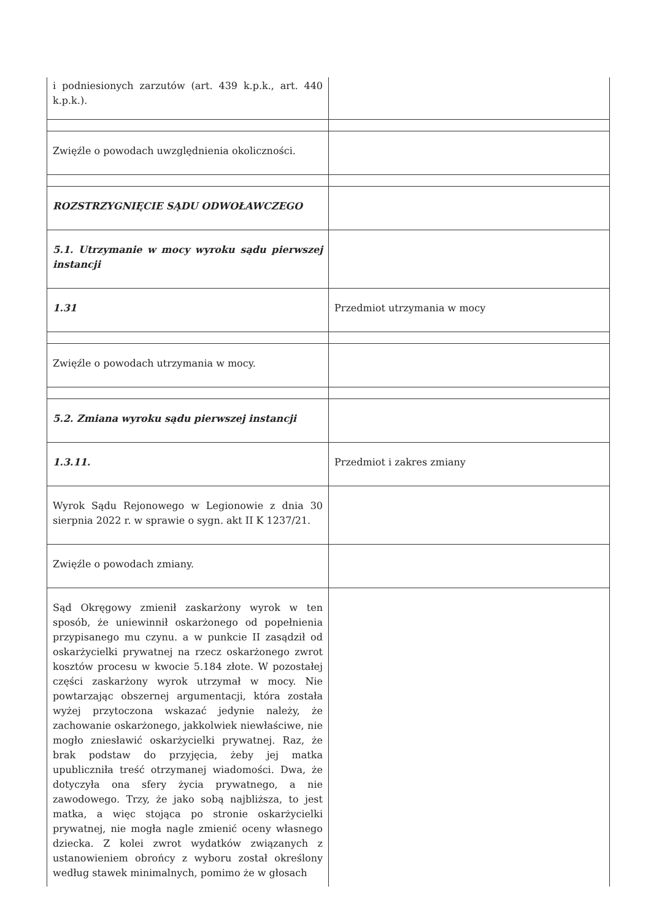| i podniesionych zarzutów (art. 439 k.p.k., art. 440 k.p.k.). | |
| Zwięźle o powodach uwzględnienia okoliczności. | |
| ROZSTRZYGNIĘCIE SĄDU ODWOŁAWCZEGO | |
| 5.1. Utrzymanie w mocy wyroku sądu pierwszej instancji | |
| 1.31 | Przedmiot utrzymania w mocy |
| Zwięźle o powodach utrzymania w mocy. | |
| 5.2. Zmiana wyroku sądu pierwszej instancji | |
| 1.3.11. | Przedmiot i zakres zmiany |
| Wyrok Sądu Rejonowego w Legionowie z dnia 30 sierpnia 2022 r. w sprawie o sygn. akt II K 1237/21. | |
| Zwięźle o powodach zmiany. | |
| Sąd Okręgowy zmienił zaskarżony wyrok w ten sposób, że uniewinnił oskarżonego od popełnienia przypisanego mu czynu. a w punkcie II zasądził od oskarżycielki prywatnej na rzecz oskarżonego zwrot kosztów procesu w kwocie 5.184 złote. W pozostałej części zaskarżony wyrok utrzymał w mocy. Nie powtarzając obszernej argumentacji, która została wyżej przytoczona wskazać jedynie należy, że zachowanie oskarżonego, jakkolwiek niewłaściwe, nie mogło zniesławić oskarżycielki prywatnej. Raz, że brak podstaw do przyjęcia, żeby jej matka upubliczniła treść otrzymanej wiadomości. Dwa, że dotyczyła ona sfery życia prywatnego, a nie zawodowego. Trzy, że jako sobą najbliższa, to jest matka, a więc stojąca po stronie oskarżycielki prywatnej, nie mogła nagle zmienić oceny własnego dziecka. Z kolei zwrot wydatków związanych z ustanowieniem obrońcy z wyboru został określony według stawek minimalnych, pomimo że w głosach | |